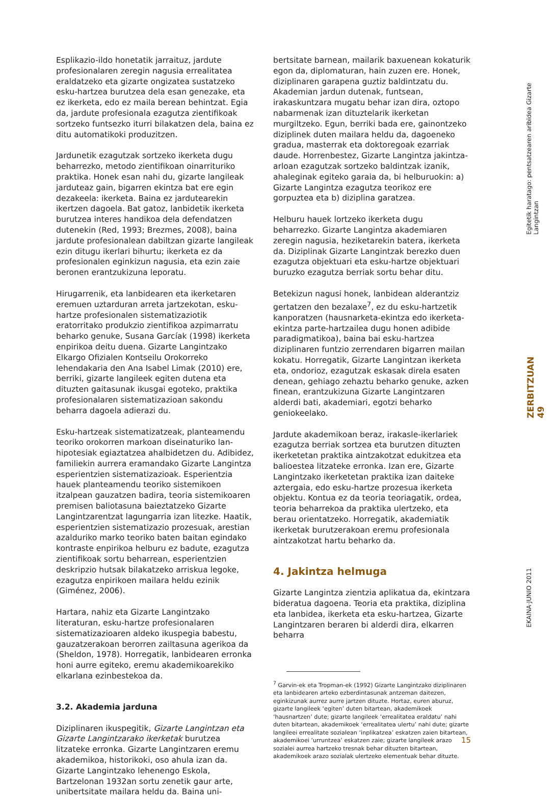Esplikazio-ildo honetatik jarraituz, jardute profesionalaren zeregin nagusia errealitatea eraldatzeko eta gizarte ongizatea sustatzeko esku-hartzea burutzea dela esan genezake, eta ez ikerketa, edo ez maila berean behintzat. Egia da, jardute profesionala ezagutza zientifikoak sortzeko funtsezko iturri bilakatzen dela, baina ez ditu automatikoki produzitzen.
Jardunetik ezagutzak sortzeko ikerketa dugu beharrezko, metodo zientifikoan oinarrituriko praktika. Honek esan nahi du, gizarte langileak jarduteaz gain, bigarren ekintza bat ere egin dezakeela: ikerketa. Baina ez jardutearekin ikertzen dagoela. Bat gatoz, lanbidetik ikerketa burutzea interes handikoa dela defendatzen dutenekin (Red, 1993; Brezmes, 2008), baina jardute profesionalean dabiltzan gizarte langileak ezin ditugu ikerlari bihurtu; ikerketa ez da profesionalen eginkizun nagusia, eta ezin zaie beronen erantzukizuna leporatu.
Hirugarrenik, eta lanbidearen eta ikerketaren eremuen uztarduran arreta jartzekotan, esku-hartze profesionalen sistematizaziotik eratorritako produkzio zientifikoa azpimarratu beharko genuke, Susana Garcíak (1998) ikerketa enpirikoa deitu duena. Gizarte Langintzako Elkargo Ofizialen Kontseilu Orokorreko lehendakaria den Ana Isabel Limak (2010) ere, berriki, gizarte langileek egiten dutena eta dituzten gaitasunak ikusgai egoteko, praktika profesionalaren sistematizazioan sakondu beharra dagoela adierazi du.
Esku-hartzeak sistematizatzeak, planteamendu teoriko orokorren markoan diseinaturiko lan-hipotesiak egiaztatzea ahalbidetzen du. Adibidez, familiekin aurrera eramandako Gizarte Langintza esperientzien sistematizazioak. Esperientzia hauek planteamendu teoriko sistemikoen itzalpean gauzatzen badira, teoria sistemikoaren premisen baliotasuna baieztatzeko Gizarte Langintzarentzat lagungarria izan litezke. Haatik, esperientzien sistematizazio prozesuak, arestian azalduriko marko teoriko baten baitan egindako kontraste enpirikoa helburu ez badute, ezagutza zientifikoak sortu beharrean, esperientzien deskripzio hutsak bilakatzeko arriskua legoke, ezagutza enpirikoen mailara heldu ezinik (Giménez, 2006).
Hartara, nahiz eta Gizarte Langintzako literaturan, esku-hartze profesionalaren sistematizazioaren aldeko ikuspegia babestu, gauzatzerakoan berorren zailtasuna agerikoa da (Sheldon, 1978). Horregatik, lanbidearen erronka honi aurre egiteko, eremu akademikoarekiko elkarlana ezinbestekoa da.
3.2. Akademia jarduna
Diziplinaren ikuspegitik, Gizarte Langintzan eta Gizarte Langintzarako ikerketak burutzea litzateke erronka. Gizarte Langintzaren eremu akademikoa, historikoki, oso ahula izan da. Gizarte Langintzako lehenengo Eskola, Bartzelonan 1932an sortu zenetik gaur arte, unibertsitate mailara heldu da. Baina uni-
bertsitate barnean, mailarik baxuenean kokaturik egon da, diplomaturan, hain zuzen ere. Honek, diziplinaren garapena guztiz baldintzatu du. Akademian jardun dutenak, funtsean, irakaskuntzara mugatu behar izan dira, oztopo nabarmenak izan dituztelarik ikerketan murgiltzeko. Egun, berriki bada ere, gainontzeko diziplinek duten mailara heldu da, dagoeneko gradua, masterrak eta doktoregoak ezarriak daude. Horrenbestez, Gizarte Langintza jakintza-arloan ezagutzak sortzeko baldintzak izanik, ahaleginak egiteko garaia da, bi helburuokin: a) Gizarte Langintza ezagutza teorikoz ere gorpuztea eta b) diziplina garatzea.
Helburu hauek lortzeko ikerketa dugu beharrezko. Gizarte Langintza akademiaren zeregin nagusia, heziketarekin batera, ikerketa da. Diziplinak Gizarte Langintzak berezko duen ezagutza objektuari eta esku-hartze objektuari buruzko ezagutza berriak sortu behar ditu.
Betekizun nagusi honek, lanbidean alderantziz gertatzen den bezalaxe<sup>7</sup>, ez du esku-hartzetik kanporatzen (hausnarketa-ekintza edo ikerketa-ekintza parte-hartzailea dugu honen adibide paradigmatikoa), baina bai esku-hartzea diziplinaren funtzio zerrendaren bigarren mailan kokatu. Horregatik, Gizarte Langintzan ikerketa eta, ondorioz, ezagutzak eskasak direla esaten denean, gehiago zehaztu beharko genuke, azken finean, erantzukizuna Gizarte Langintzaren alderdi bati, akademiari, egotzi beharko geniokeelako.
Jardute akademikoan beraz, irakasle-ikerlariek ezagutza berriak sortzea eta burutzen dituzten ikerketetan praktika aintzakotzat edukitzea eta balioestea litzateke erronka. Izan ere, Gizarte Langintzako ikerketetan praktika izan daiteke aztergaia, edo esku-hartze prozesua ikerketa objektu. Kontua ez da teoria teoriagatik, ordea, teoria beharrekoa da praktika ulertzeko, eta berau orientatzeko. Horregatik, akademiatik ikerketak burutzerakoan eremu profesionala aintzakotzat hartu beharko da.
4. Jakintza helmuga
Gizarte Langintza zientzia aplikatua da, ekintzara bideratua dagoena. Teoria eta praktika, diziplina eta lanbidea, ikerketa eta esku-hartzea, Gizarte Langintzaren beraren bi alderdi dira, elkarren beharra
<sup>7</sup> Garvin-ek eta Tropman-ek (1992) Gizarte Langintzako diziplinaren eta lanbidearen arteko ezberdintasunak antzeman daitezen, eginkizunak aurrez aurre jartzen dituzte. Hortaz, euren aburuz, gizarte langileek ‘egiten’ duten bitartean, akademikoek ‘hausnartzen’ dute; gizarte langileek ‘errealitatea eraldatu’ nahi duten bitartean, akademikoek ‘errealitatea ulertu’ nahi dute; gizarte langileei errealitate sozialean ‘inplikatzea’ eskatzen zaien bitartean, akademikoei ‘urruntzea’ eskatzen zaie; gizarte langileek arazo sozialei aurrea hartzeko tresnak behar dituzten bitartean, akademikoek arazo sozialak ulertzeko elementuak behar dituzte.
Egitetik haratago: pentsatzearen aribidea Gizarte Langintzan
ZERBITZUAN 49
EKAINA·JUNIO 2011
15